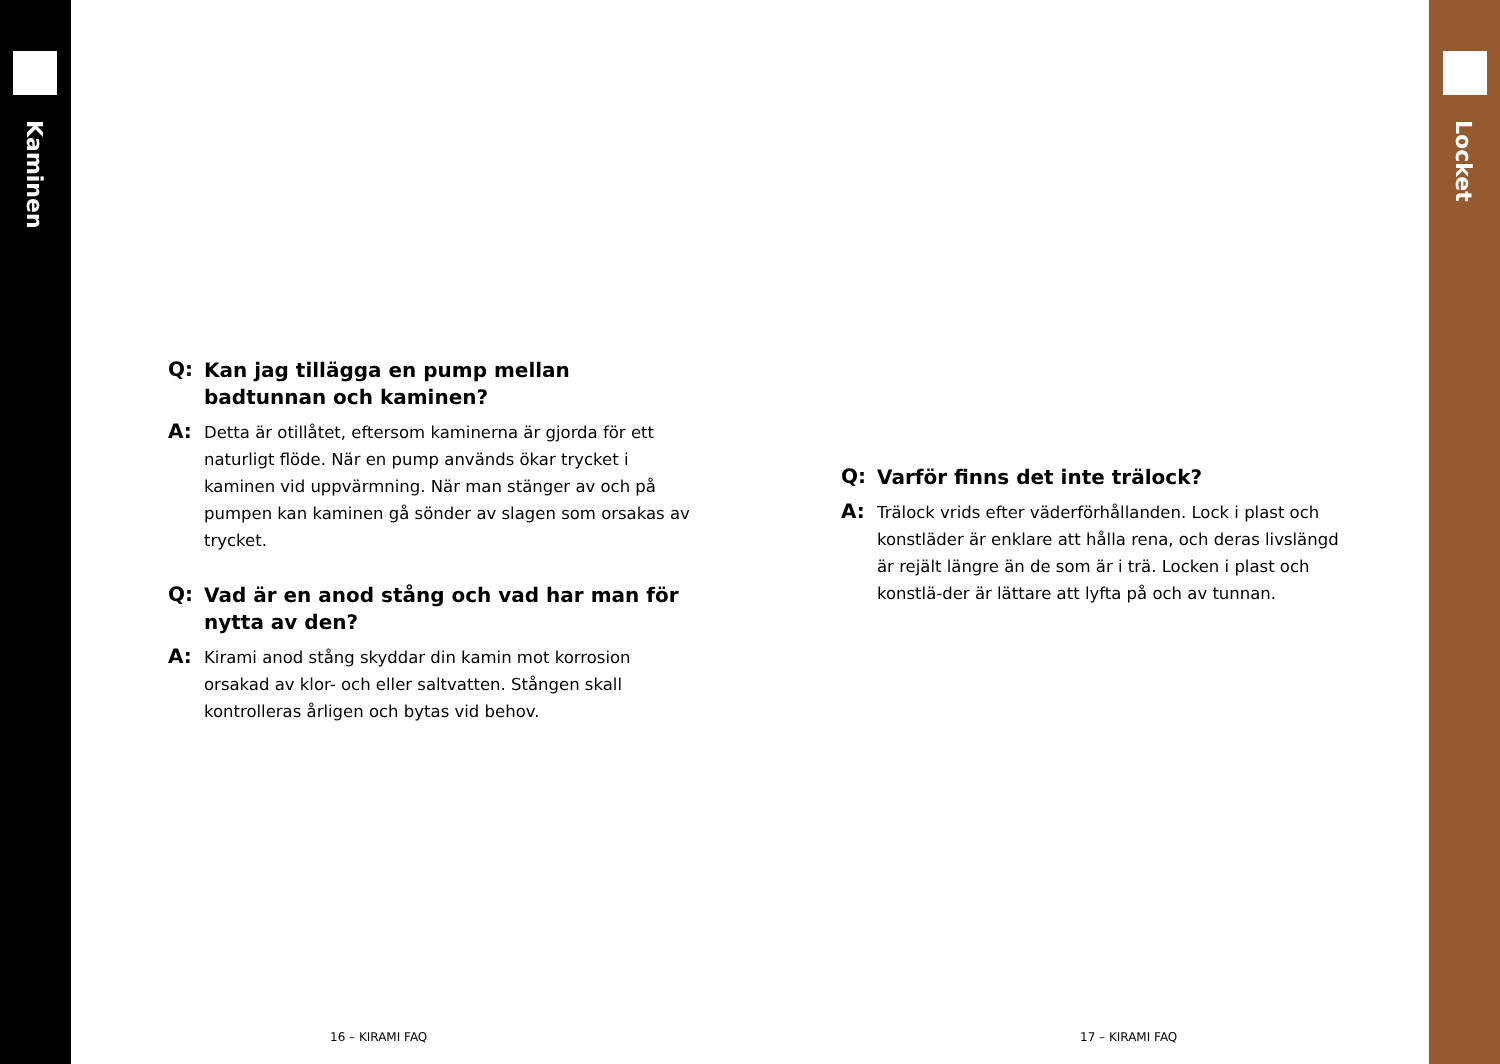Kaminen Locket
Q: Kan jag tillägga en pump mellan badtunnan och kaminen?
A: Detta är otillåtet, eftersom kaminerna är gjorda för ett naturligt flöde. När en pump används ökar trycket i kaminen vid uppvärmning. När man stänger av och på pumpen kan kaminen gå sönder av slagen som orsakas av trycket.
Q: Vad är en anod stång och vad har man för nytta av den?
A: Kirami anod stång skyddar din kamin mot korrosion orsakad av klor- och eller saltvatten. Stången skall kontrolleras årligen och bytas vid behov.
Q: Varför finns det inte trälock?
A: Trälock vrids efter väderförhållanden. Lock i plast och konstläder är enklare att hålla rena, och deras livslängd är rejält längre än de som är i trä. Locken i plast och konstlä-der är lättare att lyfta på och av tunnan.
16 – KIRAMI FAQ 17 – KIRAMI FAQ